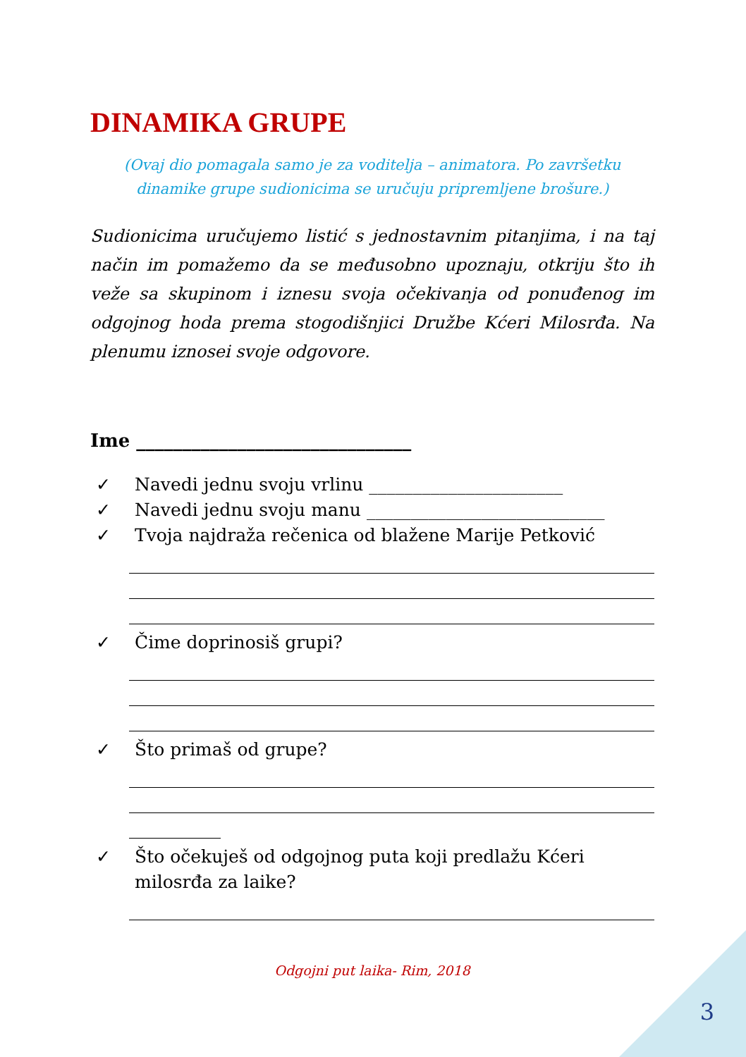DINAMIKA GRUPE
(Ovaj dio pomagala samo je za voditelja – animatora. Po završetku
dinamike grupe sudionicima se uručuju pripremljene brošure.)
Sudionicima uručujemo listić s jednostavnim pitanjima, i na taj način im pomažemo da se međusobno upoznaju, otkriju što ih veže sa skupinom i iznesu svoja očekivanja od ponuđenog im odgojnog hoda prema stogodišnjici Družbe Kćeri Milosrđa. Na plenumu iznosei svoje odgovore.
Ime ______________________________
✓ Navedi jednu svoju vrlinu ______________________
✓ Navedi jednu svoju manu ___________________________
✓ Tvoja najdraža rečenica od blažene Marije Petković
✓ Čime doprinosiš grupi?
✓ Što primaš od grupe?
✓ Što očekuješ od odgojnog puta koji predlažu Kćeri
milosrđa za laike?
Odgojni put laika- Rim, 2018
3